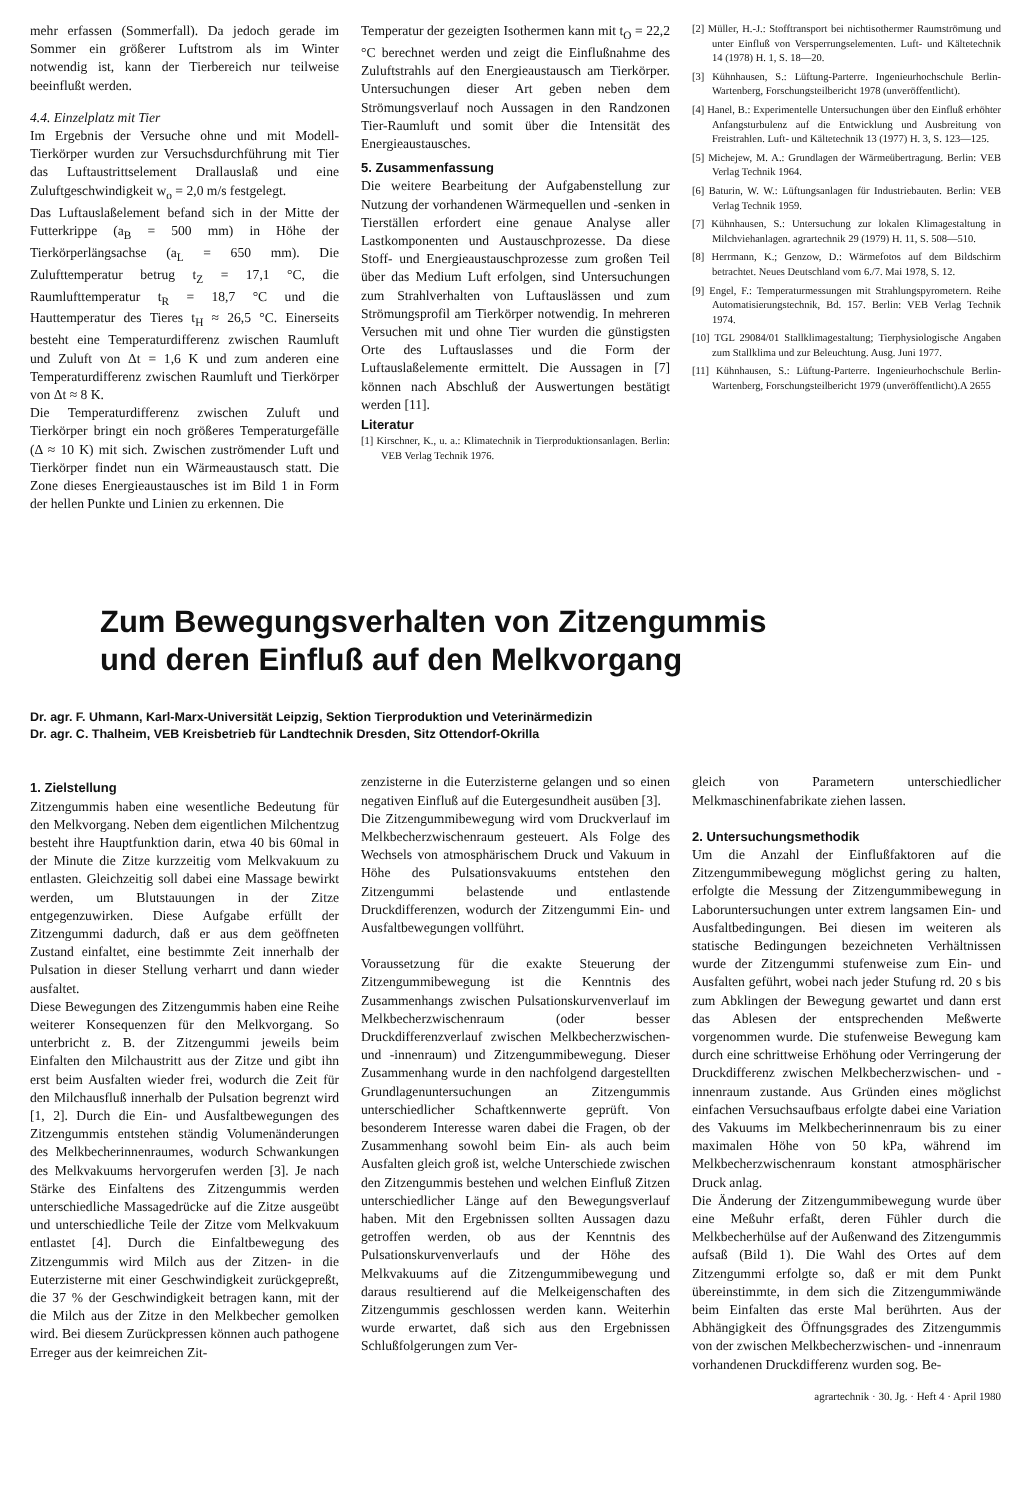mehr erfassen (Sommerfall). Da jedoch gerade im Sommer ein größerer Luftstrom als im Winter notwendig ist, kann der Tierbereich nur teilweise beeinflußt werden.
4.4. Einzelplatz mit Tier
Im Ergebnis der Versuche ohne und mit Modell-Tierkörper wurden zur Versuchsdurchführung mit Tier das Luftaustrittselement Drallauslaß und eine Zuluftgeschwindigkeit w<sub>o</sub> = 2,0 m/s festgelegt.
Das Luftauslaßelement befand sich in der Mitte der Futterkrippe (a<sub>B</sub> = 500 mm) in Höhe der Tierkörperlängsachse (a<sub>L</sub> = 650 mm). Die Zulufttemperatur betrug t<sub>Z</sub> = 17,1 °C, die Raumlufttemperatur t<sub>R</sub> = 18,7 °C und die Hauttemperatur des Tieres t<sub>H</sub> ≈ 26,5 °C. Einerseits besteht eine Temperaturdifferenz zwischen Raumluft und Zuluft von Δt = 1,6 K und zum anderen eine Temperaturdifferenz zwischen Raumluft und Tierkörper von Δt ≈ 8 K.
Die Temperaturdifferenz zwischen Zuluft und Tierkörper bringt ein noch größeres Temperaturgefälle (Δ ≈ 10 K) mit sich. Zwischen zuströmender Luft und Tierkörper findet nun ein Wärmeaustausch statt. Die Zone dieses Energieaustausches ist im Bild 1 in Form der hellen Punkte und Linien zu erkennen. Die
Temperatur der gezeigten Isothermen kann mit t<sub>O</sub> = 22,2 °C berechnet werden und zeigt die Einflußnahme des Zuluftstrahls auf den Energieaustausch am Tierkörper. Untersuchungen dieser Art geben neben dem Strömungsverlauf noch Aussagen in den Randzonen Tier-Raumluft und somit über die Intensität des Energieaustausches.
5. Zusammenfassung
Die weitere Bearbeitung der Aufgabenstellung zur Nutzung der vorhandenen Wärmequellen und -senken in Tierställen erfordert eine genaue Analyse aller Lastkomponenten und Austauschprozesse. Da diese Stoff- und Energieaustauschprozesse zum großen Teil über das Medium Luft erfolgen, sind Untersuchungen zum Strahlverhalten von Luftauslässen und zum Strömungsprofil am Tierkörper notwendig. In mehreren Versuchen mit und ohne Tier wurden die günstigsten Orte des Luftauslasses und die Form der Luftauslaßelemente ermittelt. Die Aussagen in [7] können nach Abschluß der Auswertungen bestätigt werden [11].
Literatur
[1] Kirschner, K., u. a.: Klimatechnik in Tierproduktionsanlagen. Berlin: VEB Verlag Technik 1976.
[2] Müller, H.-J.: Stofftransport bei nichtisothermer Raumströmung und unter Einfluß von Versperrungselementen. Luft- und Kältetechnik 14 (1978) H. 1, S. 18—20.
[3] Kühnhausen, S.: Lüftung-Parterre. Ingenieurhochschule Berlin-Wartenberg, Forschungsteilbericht 1978 (unveröffentlicht).
[4] Hanel, B.: Experimentelle Untersuchungen über den Einfluß erhöhter Anfangsturbulenz auf die Entwicklung und Ausbreitung von Freistrahlen. Luft- und Kältetechnik 13 (1977) H. 3, S. 123—125.
[5] Michejew, M. A.: Grundlagen der Wärmeübertragung. Berlin: VEB Verlag Technik 1964.
[6] Baturin, W. W.: Lüftungsanlagen für Industriebauten. Berlin: VEB Verlag Technik 1959.
[7] Kühnhausen, S.: Untersuchung zur lokalen Klimagestaltung in Milchviehanlagen. agrartechnik 29 (1979) H. 11, S. 508—510.
[8] Herrmann, K.; Genzow, D.: Wärmefotos auf dem Bildschirm betrachtet. Neues Deutschland vom 6./7. Mai 1978, S. 12.
[9] Engel, F.: Temperaturmessungen mit Strahlungspyrometern. Reihe Automatisierungstechnik, Bd. 157. Berlin: VEB Verlag Technik 1974.
[10] TGL 29084/01 Stallklimagestaltung; Tierphysiologische Angaben zum Stallklima und zur Beleuchtung. Ausg. Juni 1977.
[11] Kühnhausen, S.: Lüftung-Parterre. Ingenieurhochschule Berlin-Wartenberg, Forschungsteilbericht 1979 (unveröffentlicht). A 2655
Zum Bewegungsverhalten von Zitzengummis
und deren Einfluß auf den Melkvorgang
Dr. agr. F. Uhmann, Karl-Marx-Universität Leipzig, Sektion Tierproduktion und Veterinärmedizin
Dr. agr. C. Thalheim, VEB Kreisbetrieb für Landtechnik Dresden, Sitz Ottendorf-Okrilla
1. Zielstellung
Zitzengummis haben eine wesentliche Bedeutung für den Melkvorgang. Neben dem eigentlichen Milchentzug besteht ihre Hauptfunktion darin, etwa 40 bis 60mal in der Minute die Zitze kurzzeitig vom Melkvakuum zu entlasten. Gleichzeitig soll dabei eine Massage bewirkt werden, um Blutstauungen in der Zitze entgegenzuwirken. Diese Aufgabe erfüllt der Zitzengummi dadurch, daß er aus dem geöffneten Zustand einfaltet, eine bestimmte Zeit innerhalb der Pulsation in dieser Stellung verharrt und dann wieder ausfaltet.
Diese Bewegungen des Zitzengummis haben eine Reihe weiterer Konsequenzen für den Melkvorgang. So unterbricht z. B. der Zitzengummi jeweils beim Einfalten den Milchaustritt aus der Zitze und gibt ihn erst beim Ausfalten wieder frei, wodurch die Zeit für den Milchausfluß innerhalb der Pulsation begrenzt wird [1, 2]. Durch die Ein- und Ausfaltbewegungen des Zitzengummis entstehen ständig Volumenänderungen des Melkbecherinnenraumes, wodurch Schwankungen des Melkvakuums hervorgerufen werden [3]. Je nach Stärke des Einfaltens des Zitzengummis werden unterschiedliche Massagedrücke auf die Zitze ausgeübt und unterschiedliche Teile der Zitze vom Melkvakuum entlastet [4]. Durch die Einfaltbewegung des Zitzengummis wird Milch aus der Zitzen- in die Euterzisterne mit einer Geschwindigkeit zurückgepreßt, die 37 % der Geschwindigkeit betragen kann, mit der die Milch aus der Zitze in den Melkbecher gemolken wird. Bei diesem Zurückpressen können auch pathogene Erreger aus der keimreichen Zit-
zenzisterne in die Euterzisterne gelangen und so einen negativen Einfluß auf die Eutergesundheit ausüben [3].
Die Zitzengummibewegung wird vom Druckverlauf im Melkbecherzwischenraum gesteuert. Als Folge des Wechsels von atmosphärischem Druck und Vakuum in Höhe des Pulsationsvakuums entstehen den Zitzengummi belastende und entlastende Druckdifferenzen, wodurch der Zitzengummi Ein- und Ausfaltbewegungen vollführt.
Voraussetzung für die exakte Steuerung der Zitzengummibewegung ist die Kenntnis des Zusammenhangs zwischen Pulsationskurvenverlauf im Melkbecherzwischenraum (oder besser Druckdifferenzverlauf zwischen Melkbecherzwischen- und -innenraum) und Zitzengummibewegung. Dieser Zusammenhang wurde in den nachfolgend dargestellten Grundlagenuntersuchungen an Zitzengummis unterschiedlicher Schaftkennwerte geprüft. Von besonderem Interesse waren dabei die Fragen, ob der Zusammenhang sowohl beim Ein- als auch beim Ausfalten gleich groß ist, welche Unterschiede zwischen den Zitzengummis bestehen und welchen Einfluß Zitzen unterschiedlicher Länge auf den Bewegungsverlauf haben. Mit den Ergebnissen sollten Aussagen dazu getroffen werden, ob aus der Kenntnis des Pulsationskurvenverlaufs und der Höhe des Melkvakuums auf die Zitzengummibewegung und daraus resultierend auf die Melkeigenschaften des Zitzengummis geschlossen werden kann. Weiterhin wurde erwartet, daß sich aus den Ergebnissen Schlußfolgerungen zum Ver-
gleich von Parametern unterschiedlicher Melkmaschinenfabrikate ziehen lassen.
2. Untersuchungsmethodik
Um die Anzahl der Einflußfaktoren auf die Zitzengummibewegung möglichst gering zu halten, erfolgte die Messung der Zitzengummibewegung in Laboruntersuchungen unter extrem langsamen Ein- und Ausfaltbedingungen. Bei diesen im weiteren als statische Bedingungen bezeichneten Verhältnissen wurde der Zitzengummi stufenweise zum Ein- und Ausfalten geführt, wobei nach jeder Stufung rd. 20 s bis zum Abklingen der Bewegung gewartet und dann erst das Ablesen der entsprechenden Meßwerte vorgenommen wurde. Die stufenweise Bewegung kam durch eine schrittweise Erhöhung oder Verringerung der Druckdifferenz zwischen Melkbecherzwischen- und -innenraum zustande. Aus Gründen eines möglichst einfachen Versuchsaufbaus erfolgte dabei eine Variation des Vakuums im Melkbecherinnenraum bis zu einer maximalen Höhe von 50 kPa, während im Melkbecherzwischenraum konstant atmosphärischer Druck anlag.
Die Änderung der Zitzengummibewegung wurde über eine Meßuhr erfaßt, deren Fühler durch die Melkbecherhülse auf der Außenwand des Zitzengummis aufsaß (Bild 1). Die Wahl des Ortes auf dem Zitzengummi erfolgte so, daß er mit dem Punkt übereinstimmte, in dem sich die Zitzengummiwände beim Einfalten das erste Mal berührten. Aus der Abhängigkeit des Öffnungsgrades des Zitzengummis von der zwischen Melkbecherzwischen- und -innenraum vorhandenen Druckdifferenz wurden sog. Be-
agrartechnik · 30. Jg. · Heft 4 · April 1980